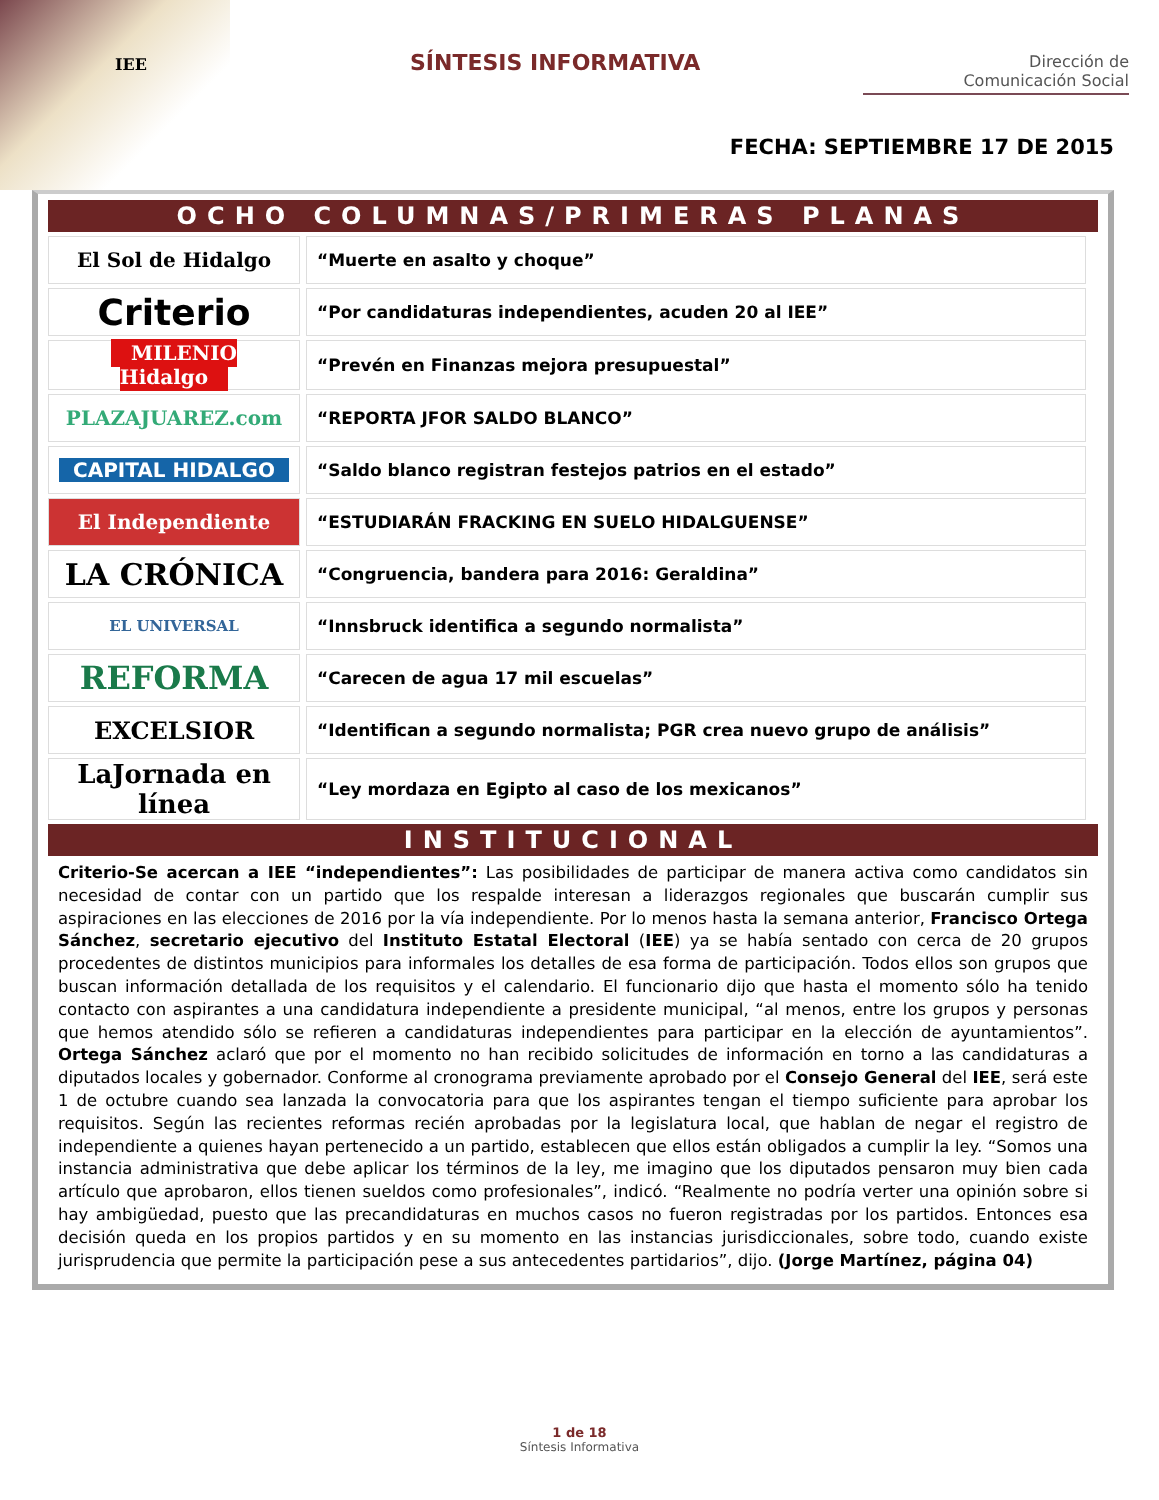IEE SÍNTESIS INFORMATIVA
Dirección de
Comunicación Social
FECHA: SEPTIEMBRE 17 DE 2015
OCHO COLUMNAS/PRIMERAS PLANAS
| El Sol de Hidalgo | “Muerte en asalto y choque” |
| Criterio | “Por candidaturas independientes, acuden 20 al IEE” |
| MILENIO Hidalgo | “Prevén en Finanzas mejora presupuestal” |
| PLAZAJUAREZ.com | “REPORTA JFOR SALDO BLANCO” |
| CAPITAL HIDALGO | “Saldo blanco registran festejos patrios en el estado” |
| El Independiente | “ESTUDIARÁN FRACKING EN SUELO HIDALGUENSE” |
| LA CRÓNICA | “Congruencia, bandera para 2016: Geraldina” |
| EL UNIVERSAL | “Innsbruck identifica a segundo normalista” |
| REFORMA | “Carecen de agua 17 mil escuelas” |
| EXCELSIOR | “Identifican a segundo normalista; PGR crea nuevo grupo de análisis” |
| LaJornada en línea | “Ley mordaza en Egipto al caso de los mexicanos” |
INSTITUCIONAL
Criterio-Se acercan a IEE “independientes”: Las posibilidades de participar de manera activa como candidatos sin necesidad de contar con un partido que los respalde interesan a liderazgos regionales que buscarán cumplir sus aspiraciones en las elecciones de 2016 por la vía independiente. Por lo menos hasta la semana anterior, Francisco Ortega Sánchez, secretario ejecutivo del Instituto Estatal Electoral (IEE) ya se había sentado con cerca de 20 grupos procedentes de distintos municipios para informales los detalles de esa forma de participación. Todos ellos son grupos que buscan información detallada de los requisitos y el calendario. El funcionario dijo que hasta el momento sólo ha tenido contacto con aspirantes a una candidatura independiente a presidente municipal, “al menos, entre los grupos y personas que hemos atendido sólo se refieren a candidaturas independientes para participar en la elección de ayuntamientos”. Ortega Sánchez aclaró que por el momento no han recibido solicitudes de información en torno a las candidaturas a diputados locales y gobernador. Conforme al cronograma previamente aprobado por el Consejo General del IEE, será este 1 de octubre cuando sea lanzada la convocatoria para que los aspirantes tengan el tiempo suficiente para aprobar los requisitos. Según las recientes reformas recién aprobadas por la legislatura local, que hablan de negar el registro de independiente a quienes hayan pertenecido a un partido, establecen que ellos están obligados a cumplir la ley. “Somos una instancia administrativa que debe aplicar los términos de la ley, me imagino que los diputados pensaron muy bien cada artículo que aprobaron, ellos tienen sueldos como profesionales”, indicó. “Realmente no podría verter una opinión sobre si hay ambigüedad, puesto que las precandidaturas en muchos casos no fueron registradas por los partidos. Entonces esa decisión queda en los propios partidos y en su momento en las instancias jurisdiccionales, sobre todo, cuando existe jurisprudencia que permite la participación pese a sus antecedentes partidarios”, dijo. (Jorge Martínez, página 04)
1 de 18
Síntesis Informativa